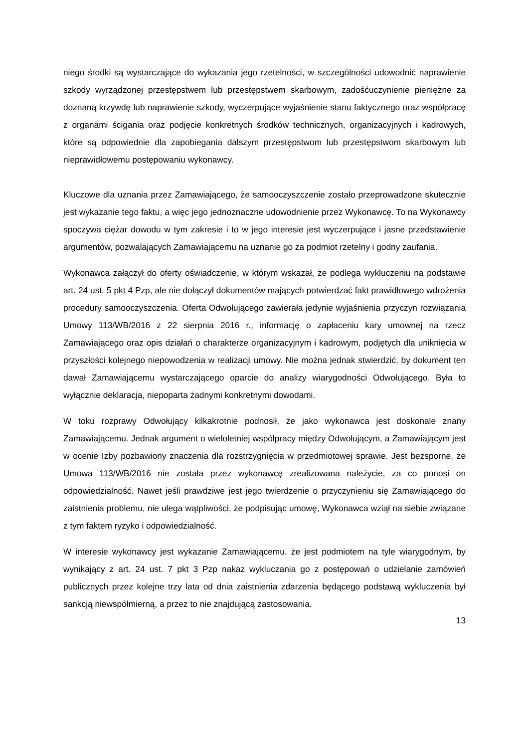niego środki są wystarczające do wykazania jego rzetelności, w szczególności udowodnić naprawienie szkody wyrządzonej przestępstwem lub przestępstwem skarbowym, zadośćuczynienie pieniężne za doznaną krzywdę lub naprawienie szkody, wyczerpujące wyjaśnienie stanu faktycznego oraz współpracę z organami ścigania oraz podjęcie konkretnych środków technicznych, organizacyjnych i kadrowych, które są odpowiednie dla zapobiegania dalszym przestępstwom lub przestępstwom skarbowym lub nieprawidłowemu postępowaniu wykonawcy.
Kluczowe dla uznania przez Zamawiającego, że samooczyszczenie zostało przeprowadzone skutecznie jest wykazanie tego faktu, a więc jego jednoznaczne udowodnienie przez Wykonawcę. To na Wykonawcy spoczywa ciężar dowodu w tym zakresie i to w jego interesie jest wyczerpujące i jasne przedstawienie argumentów, pozwalających Zamawiającemu na uznanie go za podmiot rzetelny i godny zaufania.
Wykonawca załączył do oferty oświadczenie, w którym wskazał, że podlega wykluczeniu na podstawie art. 24 ust. 5 pkt 4 Pzp, ale nie dołączył dokumentów mających potwierdzać fakt prawidłowego wdrożenia procedury samooczyszczenia. Oferta Odwołującego zawierała jedynie wyjaśnienia przyczyn rozwiązania Umowy 113/WB/2016 z 22 sierpnia 2016 r., informację o zapłaceniu kary umownej na rzecz Zamawiającego oraz opis działań o charakterze organizacyjnym i kadrowym, podjętych dla uniknięcia w przyszłości kolejnego niepowodzenia w realizacji umowy. Nie można jednak stwierdzić, by dokument ten dawał Zamawiającemu wystarczającego oparcie do analizy wiarygodności Odwołującego. Była to wyłącznie deklaracja, niepoparta żadnymi konkretnymi dowodami.
W toku rozprawy Odwołujący kilkakrotnie podnosił, że jako wykonawca jest doskonale znany Zamawiającemu. Jednak argument o wieloletniej współpracy między Odwołującym, a Zamawiającym jest w ocenie Izby pozbawiony znaczenia dla rozstrzygnięcia w przedmiotowej sprawie. Jest bezsporne, że Umowa 113/WB/2016 nie została przez wykonawcę zrealizowana należycie, za co ponosi on odpowiedzialność. Nawet jeśli prawdziwe jest jego twierdzenie o przyczynieniu się Zamawiającego do zaistnienia problemu, nie ulega wątpliwości, że podpisując umowę, Wykonawca wziął na siebie związane z tym faktem ryzyko i odpowiedzialność.
W interesie wykonawcy jest wykazanie Zamawiającemu, że jest podmiotem na tyle wiarygodnym, by wynikający z art. 24 ust. 7 pkt 3 Pzp nakaz wykluczania go z postępowań o udzielanie zamówień publicznych przez kolejne trzy lata od dnia zaistnienia zdarzenia będącego podstawą wykluczenia był sankcją niewspółmierną, a przez to nie znajdującą zastosowania.
13